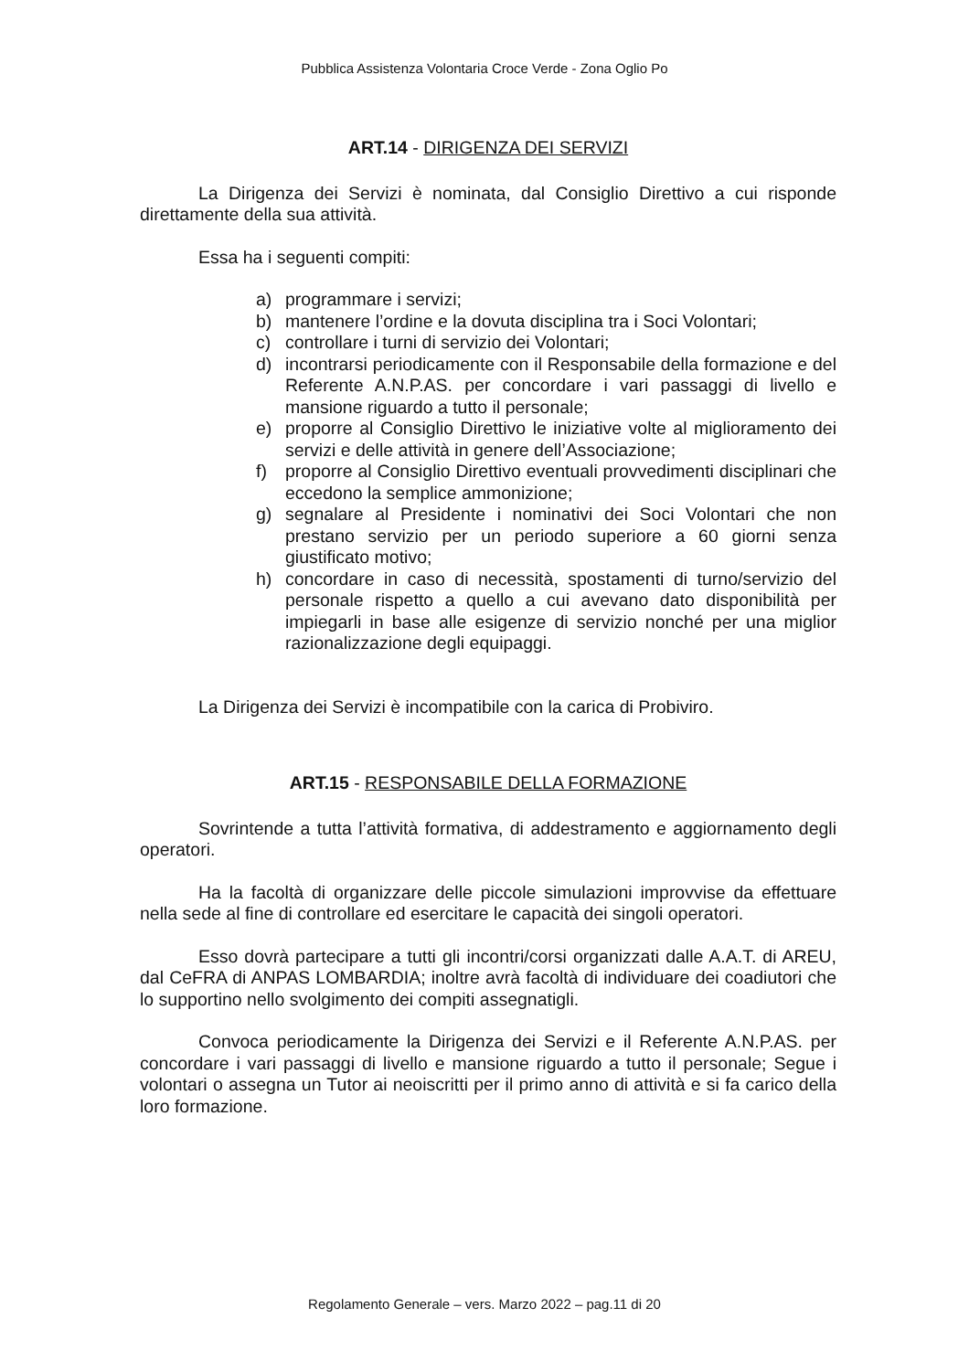Pubblica Assistenza Volontaria Croce Verde - Zona Oglio Po
ART.14 - DIRIGENZA DEI SERVIZI
La Dirigenza dei Servizi è nominata, dal Consiglio Direttivo a cui risponde direttamente della sua attività.
Essa ha i seguenti compiti:
a) programmare i servizi;
b) mantenere l’ordine e la dovuta disciplina tra i Soci Volontari;
c) controllare i turni di servizio dei Volontari;
d) incontrarsi periodicamente con il Responsabile della formazione e del Referente A.N.P.AS. per concordare i vari passaggi di livello e mansione riguardo a tutto il personale;
e) proporre al Consiglio Direttivo le iniziative volte al miglioramento dei servizi e delle attività in genere dell’Associazione;
f) proporre al Consiglio Direttivo eventuali provvedimenti disciplinari che eccedono la semplice ammonizione;
g) segnalare al Presidente i nominativi dei Soci Volontari che non prestano servizio per un periodo superiore a 60 giorni senza giustificato motivo;
h) concordare in caso di necessità, spostamenti di turno/servizio del personale rispetto a quello a cui avevano dato disponibilità per impiegarli in base alle esigenze di servizio nonché per una miglior razionalizzazione degli equipaggi.
La Dirigenza dei Servizi è incompatibile con la carica di Probiviro.
ART.15 - RESPONSABILE DELLA FORMAZIONE
Sovrintende a tutta l’attività formativa, di addestramento e aggiornamento degli operatori.
Ha la facoltà di organizzare delle piccole simulazioni improvvise da effettuare nella sede al fine di controllare ed esercitare le capacità dei singoli operatori.
Esso dovrà partecipare a tutti gli incontri/corsi organizzati dalle A.A.T. di AREU, dal CeFRA di ANPAS LOMBARDIA; inoltre avrà facoltà di individuare dei coadiutori che lo supportino nello svolgimento dei compiti assegnatigli.
Convoca periodicamente la Dirigenza dei Servizi e il Referente A.N.P.AS. per concordare i vari passaggi di livello e mansione riguardo a tutto il personale; Segue i volontari o assegna un Tutor ai neoiscritti per il primo anno di attività e si fa carico della loro formazione.
Regolamento Generale – vers. Marzo 2022 – pag.11 di 20